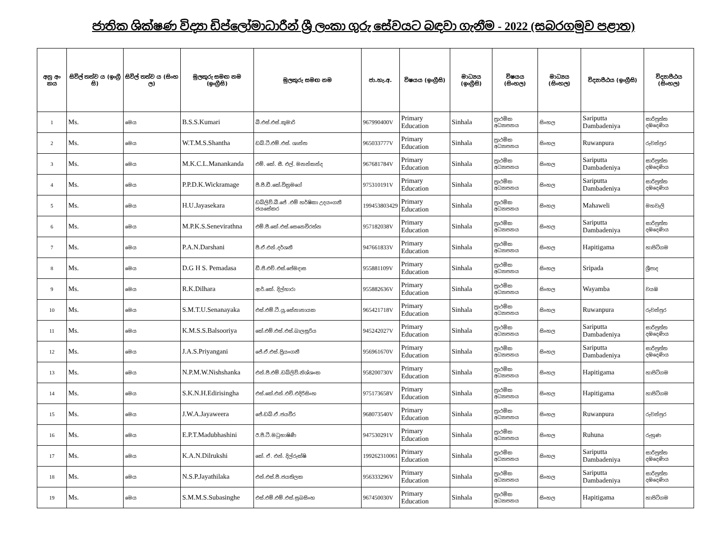ජාතික ශික්ෂණ විද්‍යා ඩිප්ලෝමාධාරීන් ශ්‍රී ලංකා ගුරු සේවයට බඳවා ගැනීම - 2022 (සබරගමුව පළාත)
| අනු අං කය | සිවිල් තත්ව ය (ඉංග්‍රී සි) | සිවිල් තත්ව ය (සිංහ ල) | මුලකුරු සමඟ නම (ඉංග්‍රීසි) | මුලකුරු සමඟ නම | ජා.හැ.අ. | විෂයය (ඉංග්‍රීසි) | මාධ්‍යය (ඉංග්‍රීසි) | විෂයය (සිංහල) | මාධ්‍යය (සිංහල) | විද්‍යාපීඨය (ඉංග්‍රීසි) | විද්‍යාපීඨය (සිංහල) |
| --- | --- | --- | --- | --- | --- | --- | --- | --- | --- | --- | --- |
| 1 | Ms. | මෙය | B.S.S.Kumari | බී.එස්.එස්.කුමාරි | 967990400V | Primary Education | Sinhala | ප්‍රාථමික අධ්‍යාපනය | සිංහල | Sariputta Dambadeniya | සාරිපුත්ත දඹදෙණිය |
| 2 | Ms. | මෙය | W.T.M.S.Shantha | ඩබ්.ටී.එම්.එස්. ශාන්ත | 965033777V | Primary Education | Sinhala | ප්‍රාථමික අධ්‍යාපනය | සිංහල | Ruwanpura | රුවන්පුර |
| 3 | Ms. | මෙය | M.K.C.L.Manankanda | එම්. කේ. සී. එල්. මනන්කන්ද | 967681784V | Primary Education | Sinhala | ප්‍රාථමික අධ්‍යාපනය | සිංහල | Sariputta Dambadeniya | සාරිපුත්ත දඹදෙණිය |
| 4 | Ms. | මෙය | P.P.D.K.Wickramage | පී.පී.ඩී.කේ.වික්‍රමගේ | 975310191V | Primary Education | Sinhala | ප්‍රාථමික අධ්‍යාපනය | සිංහල | Sariputta Dambadeniya | සාරිපුත්ත දඹදෙණිය |
| 5 | Ms. | මෙය | H.U.Jayasekara | ඩබ්ලිව්.බී.ජේ .එම් හර්ෂිකා උදයංගනී ජයසේකර | 199453803429 | Primary Education | Sinhala | ප්‍රාථමික අධ්‍යාපනය | සිංහල | Mahaweli | මහවැලි |
| 6 | Ms. | මෙය | M.P.K.S.Senevirathna | එම්.පී.කේ.එස්.සෙනෙවිරත්න | 957182038V | Primary Education | Sinhala | ප්‍රාථමික අධ්‍යාපනය | සිංහල | Sariputta Dambadeniya | සාරිපුත්ත දඹදෙණිය |
| 7 | Ms. | මෙය | P.A.N.Darshani | පී.ඒ.එන්.දර්ශනී | 947661833V | Primary Education | Sinhala | ප්‍රාථමික අධ්‍යාපනය | සිංහල | Hapitigama | හාපිටිගම |
| 8 | Ms. | මෙය | D.G H S. Pemadasa | ඩී.ජී.එච්.එස්.පේමදාස | 955881109V | Primary Education | Sinhala | ප්‍රාථමික අධ්‍යාපනය | සිංහල | Sripada | ශ්‍රීපාද |
| 9 | Ms. | මෙය | R.K.Dilhara | ආර්.කේ. දිල්හාරා | 955882636V | Primary Education | Sinhala | ප්‍රාථමික අධ්‍යාපනය | සිංහල | Wayamba | වයඹ |
| 10 | Ms. | මෙය | S.M.T.U.Senanayaka | එස්.එම්.ටී.යූ.සේනානායක | 965421718V | Primary Education | Sinhala | ප්‍රාථමික අධ්‍යාපනය | සිංහල | Ruwanpura | රුවන්පුර |
| 11 | Ms. | මෙය | K.M.S.S.Balsooriya | කේ.එම්.එස්.එස්.බාලසූරිය | 945242027V | Primary Education | Sinhala | ප්‍රාථමික අධ්‍යාපනය | සිංහල | Sariputta Dambadeniya | සාරිපුත්ත දඹදෙණිය |
| 12 | Ms. | මෙය | J.A.S.Priyangani | ජේ.ඒ.එස්.ප්‍රියංගනී | 956961670V | Primary Education | Sinhala | ප්‍රාථමික අධ්‍යාපනය | සිංහල | Sariputta Dambadeniya | සාරිපුත්ත දඹදෙණිය |
| 13 | Ms. | මෙය | N.P.M.W.Nishshanka | එන්.පී.එම්.ඩබ්ලිව්.නිශ්ශංක | 958200730V | Primary Education | Sinhala | ප්‍රාථමික අධ්‍යාපනය | සිංහල | Hapitigama | හාපිටිගම |
| 14 | Ms. | මෙය | S.K.N.H.Edirisingha | එස්.කේ.එන්.එච්.එදිරිසිංහ | 975173658V | Primary Education | Sinhala | ප්‍රාථමික අධ්‍යාපනය | සිංහල | Hapitigama | හාපිටිගම |
| 15 | Ms. | මෙය | J.W.A.Jayaweera | ජේ.ඩබ්.ඒ.ජයවීර | 968073540V | Primary Education | Sinhala | ප්‍රාථමික අධ්‍යාපනය | සිංහල | Ruwanpura | රුවන්පුර |
| 16 | Ms. | මෙය | E.P.T.Madubhashini | ඊ.පී.ටී.මධුභාෂිණී | 947530291V | Primary Education | Sinhala | ප්‍රාථමික අධ්‍යාපනය | සිංහල | Ruhuna | රුහුණ |
| 17 | Ms. | මෙය | K.A.N.Dilrukshi | කේ. ඒ. එන්. දිල්රුක්ෂි | 199262310061 | Primary Education | Sinhala | ප්‍රාථමික අධ්‍යාපනය | සිංහල | Sariputta Dambadeniya | සාරිපුත්ත දඹදෙණිය |
| 18 | Ms. | මෙය | N.S.P.Jayathilaka | එන්.එස්.පී.ජයතිලක | 956333296V | Primary Education | Sinhala | ප්‍රාථමික අධ්‍යාපනය | සිංහල | Sariputta Dambadeniya | සාරිපුත්ත දඹදෙණිය |
| 19 | Ms. | මෙය | S.M.M.S.Subasinghe | එස්.එම්.එම්.එස්.සුබසිංහ | 967450030V | Primary Education | Sinhala | ප්‍රාථමික අධ්‍යාපනය | සිංහල | Hapitigama | හාපිටිගම |